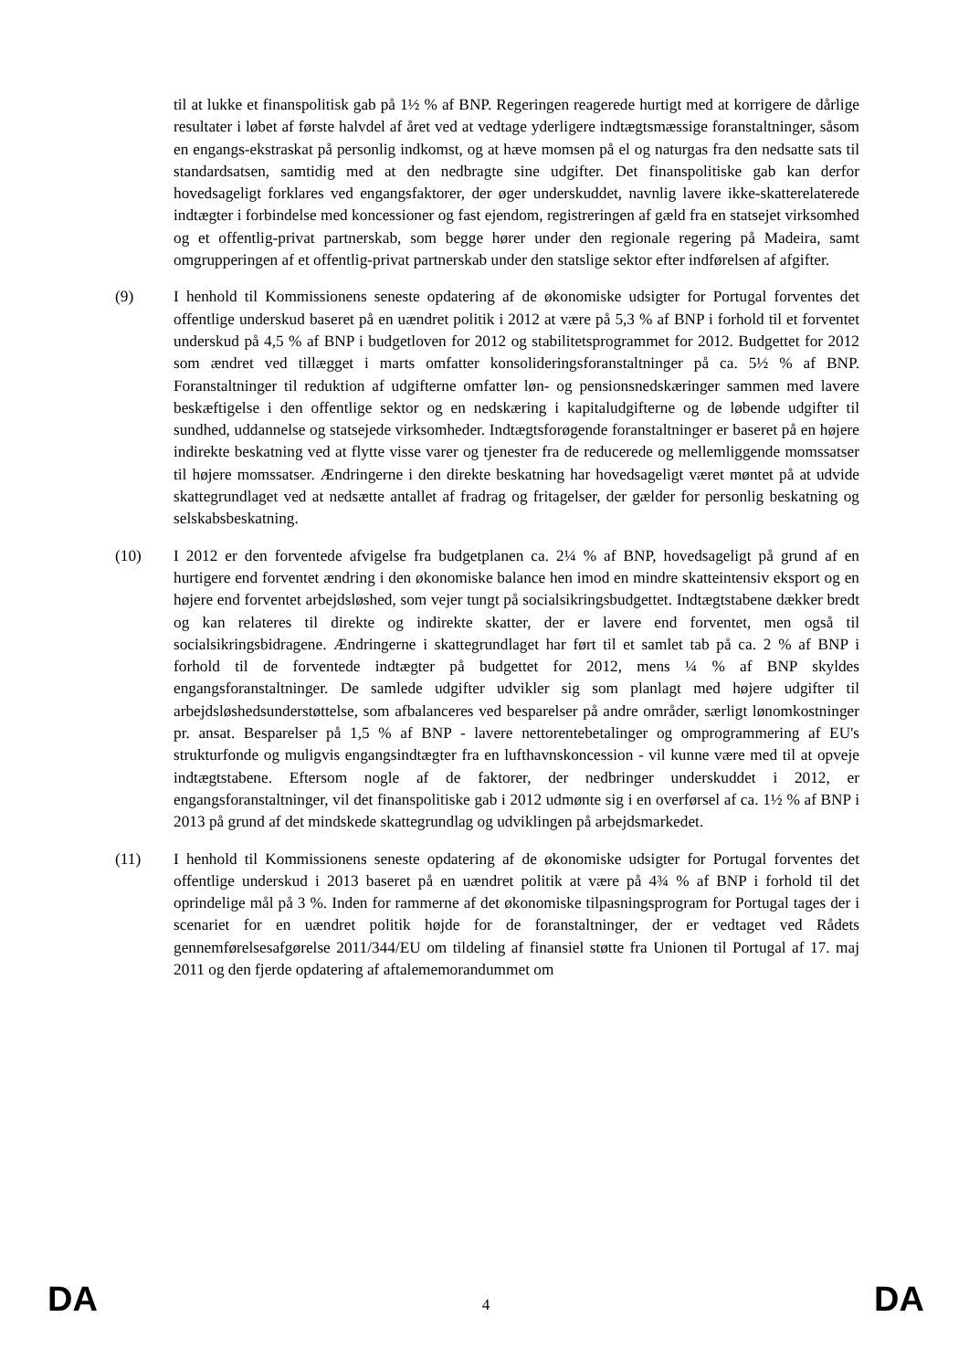til at lukke et finanspolitisk gab på 1½ % af BNP. Regeringen reagerede hurtigt med at korrigere de dårlige resultater i løbet af første halvdel af året ved at vedtage yderligere indtægtsmæssige foranstaltninger, såsom en engangs-ekstraskat på personlig indkomst, og at hæve momsen på el og naturgas fra den nedsatte sats til standardsatsen, samtidig med at den nedbragte sine udgifter. Det finanspolitiske gab kan derfor hovedsageligt forklares ved engangsfaktorer, der øger underskuddet, navnlig lavere ikke-skatterelaterede indtægter i forbindelse med koncessioner og fast ejendom, registreringen af gæld fra en statsejet virksomhed og et offentlig-privat partnerskab, som begge hører under den regionale regering på Madeira, samt omgrupperingen af et offentlig-privat partnerskab under den statslige sektor efter indførelsen af afgifter.
(9) I henhold til Kommissionens seneste opdatering af de økonomiske udsigter for Portugal forventes det offentlige underskud baseret på en uændret politik i 2012 at være på 5,3 % af BNP i forhold til et forventet underskud på 4,5 % af BNP i budgetloven for 2012 og stabilitetsprogrammet for 2012. Budgettet for 2012 som ændret ved tillægget i marts omfatter konsolideringsforanstaltninger på ca. 5½ % af BNP. Foranstaltninger til reduktion af udgifterne omfatter løn- og pensionsnedskæringer sammen med lavere beskæftigelse i den offentlige sektor og en nedskæring i kapitaludgifterne og de løbende udgifter til sundhed, uddannelse og statsejede virksomheder. Indtægtsforøgende foranstaltninger er baseret på en højere indirekte beskatning ved at flytte visse varer og tjenester fra de reducerede og mellemliggende momssatser til højere momssatser. Ændringerne i den direkte beskatning har hovedsageligt været møntet på at udvide skattegrundlaget ved at nedsætte antallet af fradrag og fritagelser, der gælder for personlig beskatning og selskabsbeskatning.
(10) I 2012 er den forventede afvigelse fra budgetplanen ca. 2¼ % af BNP, hovedsageligt på grund af en hurtigere end forventet ændring i den økonomiske balance hen imod en mindre skatteintensiv eksport og en højere end forventet arbejdsløshed, som vejer tungt på socialsikringsbudgettet. Indtægtstabene dækker bredt og kan relateres til direkte og indirekte skatter, der er lavere end forventet, men også til socialsikringsbidragene. Ændringerne i skattegrundlaget har ført til et samlet tab på ca. 2 % af BNP i forhold til de forventede indtægter på budgettet for 2012, mens ¼ % af BNP skyldes engangsforanstaltninger. De samlede udgifter udvikler sig som planlagt med højere udgifter til arbejdsløshedsunderstøttelse, som afbalanceres ved besparelser på andre områder, særligt lønomkostninger pr. ansat. Besparelser på 1,5 % af BNP - lavere nettorentebetalinger og omprogrammering af EU's strukturfonde og muligvis engangsindtægter fra en lufthavnskoncession - vil kunne være med til at opveje indtægtstabene. Eftersom nogle af de faktorer, der nedbringer underskuddet i 2012, er engangsforanstaltninger, vil det finanspolitiske gab i 2012 udmønte sig i en overførsel af ca. 1½ % af BNP i 2013 på grund af det mindskede skattegrundlag og udviklingen på arbejdsmarkedet.
(11) I henhold til Kommissionens seneste opdatering af de økonomiske udsigter for Portugal forventes det offentlige underskud i 2013 baseret på en uændret politik at være på 4¾ % af BNP i forhold til det oprindelige mål på 3 %. Inden for rammerne af det økonomiske tilpasningsprogram for Portugal tages der i scenariet for en uændret politik højde for de foranstaltninger, der er vedtaget ved Rådets gennemførelsesafgørelse 2011/344/EU om tildeling af finansiel støtte fra Unionen til Portugal af 17. maj 2011 og den fjerde opdatering af aftalememorandummet om
DA 4 DA